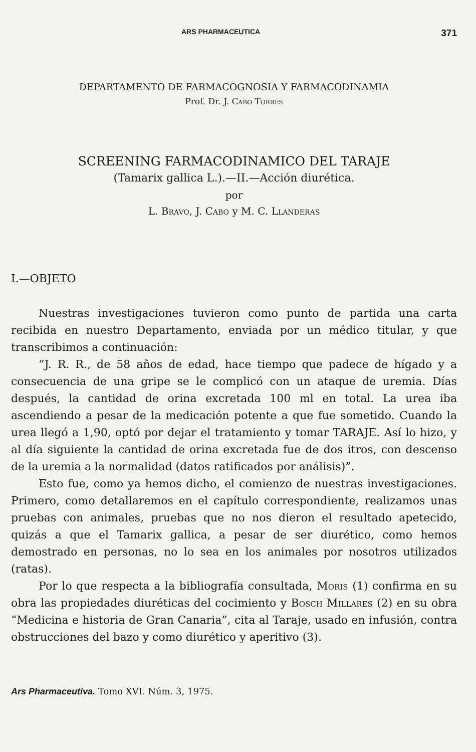ARS PHARMACEUTICA 371
DEPARTAMENTO DE FARMACOGNOSIA Y FARMACODINAMIA
Prof. Dr. J. Cabo Torres
SCREENING FARMACODINAMICO DEL TARAJE
(Tamarix gallica L.).—II.—Acción diurética.
por
L. Bravo, J. Cabo y M. C. Llanderas
I.—OBJETO
Nuestras investigaciones tuvieron como punto de partida una carta recibida en nuestro Departamento, enviada por un médico titular, y que transcribimos a continuación:
“J. R. R., de 58 años de edad, hace tiempo que padece de hígado y a consecuencia de una gripe se le complicó con un ataque de uremia. Días después, la cantidad de orina excretada 100 ml en total. La urea iba ascendiendo a pesar de la medicación potente a que fue sometido. Cuando la urea llegó a 1,90, optó por dejar el tratamiento y tomar TARAJE. Así lo hizo, y al día siguiente la cantidad de orina excretada fue de dos itros, con descenso de la uremia a la normalidad (datos ratificados por análisis)”.
Esto fue, como ya hemos dicho, el comienzo de nuestras investigaciones. Primero, como detallaremos en el capítulo correspondiente, realizamos unas pruebas con animales, pruebas que no nos dieron el resultado apetecido, quizás a que el Tamarix gallica, a pesar de ser diurético, como hemos demostrado en personas, no lo sea en los animales por nosotros utilizados (ratas).
Por lo que respecta a la bibliografía consultada, Moris (1) confirma en su obra las propiedades diuréticas del cocimiento y Bosch Millares (2) en su obra “Medicina e historia de Gran Canaria”, cita al Taraje, usado en infusión, contra obstrucciones del bazo y como diurético y aperitivo (3).
Ars Pharmaceutiva. Tomo XVI. Núm. 3, 1975.